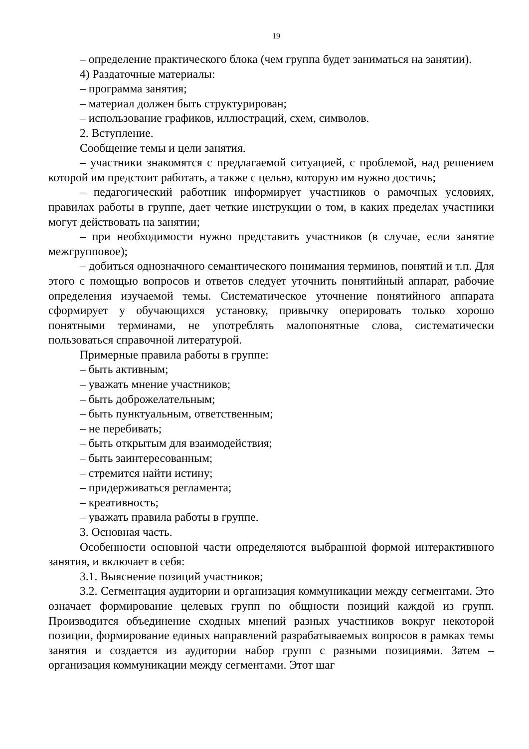19
– определение практического блока (чем группа будет заниматься на занятии).
4) Раздаточные материалы:
– программа занятия;
– материал должен быть структурирован;
– использование графиков, иллюстраций, схем, символов.
2. Вступление.
Сообщение темы и цели занятия.
– участники знакомятся с предлагаемой ситуацией, с проблемой, над решением которой им предстоит работать, а также с целью, которую им нужно достичь;
– педагогический работник информирует участников о рамочных условиях, правилах работы в группе, дает четкие инструкции о том, в каких пределах участники могут действовать на занятии;
– при необходимости нужно представить участников (в случае, если занятие межгрупповое);
– добиться однозначного семантического понимания терминов, понятий и т.п. Для этого с помощью вопросов и ответов следует уточнить понятийный аппарат, рабочие определения изучаемой темы. Систематическое уточнение понятийного аппарата сформирует у обучающихся установку, привычку оперировать только хорошо понятными терминами, не употреблять малопонятные слова, систематически пользоваться справочной литературой.
Примерные правила работы в группе:
– быть активным;
– уважать мнение участников;
– быть доброжелательным;
– быть пунктуальным, ответственным;
– не перебивать;
– быть открытым для взаимодействия;
– быть заинтересованным;
– стремится найти истину;
– придерживаться регламента;
– креативность;
– уважать правила работы в группе.
3. Основная часть.
Особенности основной части определяются выбранной формой интерактивного занятия, и включает в себя:
3.1. Выяснение позиций участников;
3.2. Сегментация аудитории и организация коммуникации между сегментами. Это означает формирование целевых групп по общности позиций каждой из групп. Производится объединение сходных мнений разных участников вокруг некоторой позиции, формирование единых направлений разрабатываемых вопросов в рамках темы занятия и создается из аудитории набор групп с разными позициями. Затем – организация коммуникации между сегментами. Этот шаг